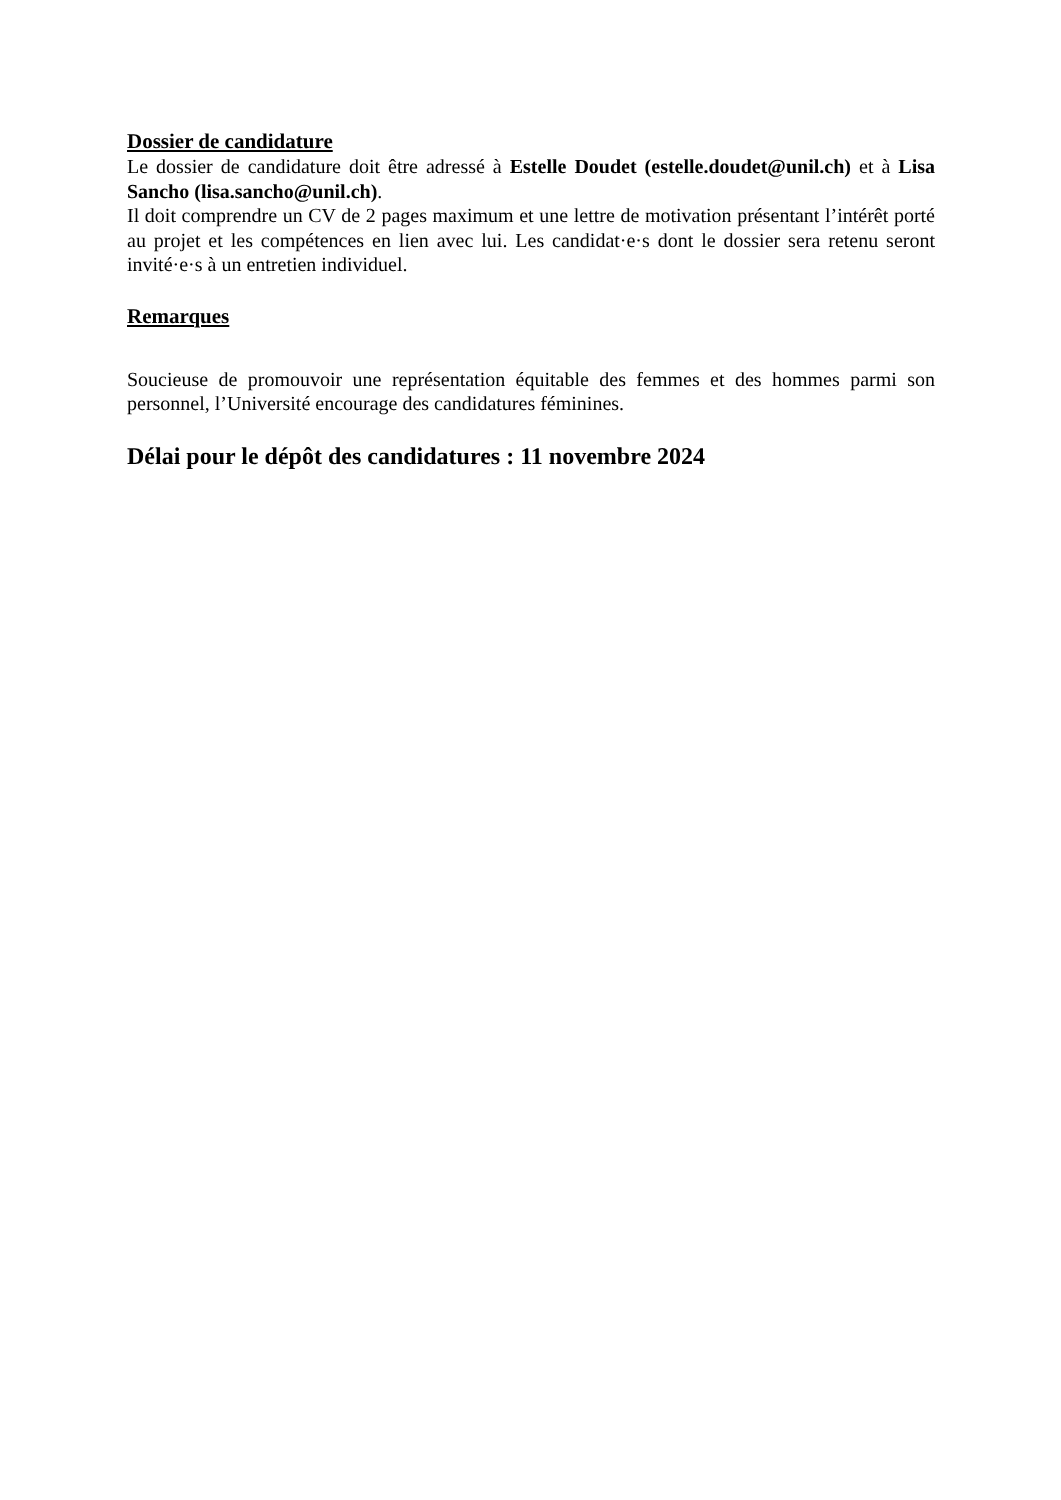Dossier de candidature
Le dossier de candidature doit être adressé à Estelle Doudet (estelle.doudet@unil.ch) et à Lisa Sancho (lisa.sancho@unil.ch).
Il doit comprendre un CV de 2 pages maximum et une lettre de motivation présentant l’intérêt porté au projet et les compétences en lien avec lui. Les candidat·e·s dont le dossier sera retenu seront invité·e·s à un entretien individuel.
Remarques
Soucieuse de promouvoir une représentation équitable des femmes et des hommes parmi son personnel, l’Université encourage des candidatures féminines.
Délai pour le dépôt des candidatures : 11 novembre 2024